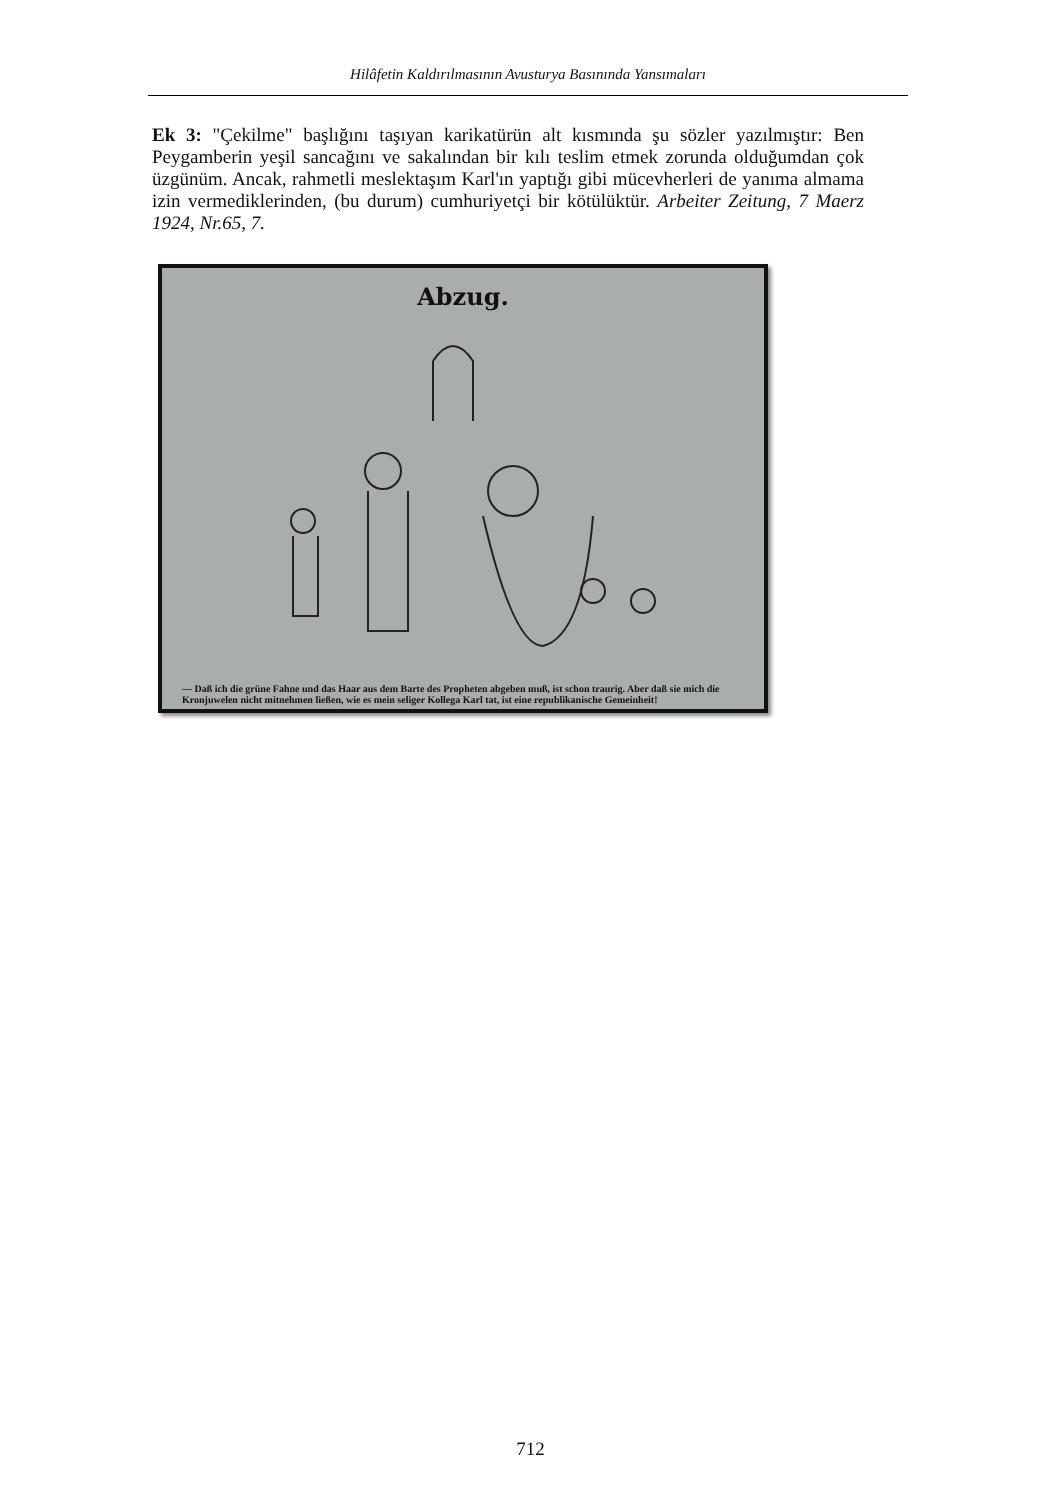Hilâfetin Kaldırılmasının Avusturya Basınında Yansımaları
Ek 3: "Çekilme" başlığını taşıyan karikatürün alt kısmında şu sözler yazılmıştır: Ben Peygamberin yeşil sancağını ve sakalından bir kılı teslim etmek zorunda olduğumdan çok üzgünüm. Ancak, rahmetli meslektaşım Karl'ın yaptığı gibi mücevherleri de yanıma almama izin vermediklerinden, (bu durum) cumhuriyetçi bir kötülüktür. Arbeiter Zeitung, 7 Maerz 1924, Nr.65, 7.
Abzug.
— Daß ich die grüne Fahne und das Haar aus dem Barte des Propheten abgeben muß, ist schon traurig. Aber daß sie mich die Kronjuwelen nicht mitnehmen ließen, wie es mein seliger Kollega Karl tat, ist eine republikanische Gemeinheit!
712